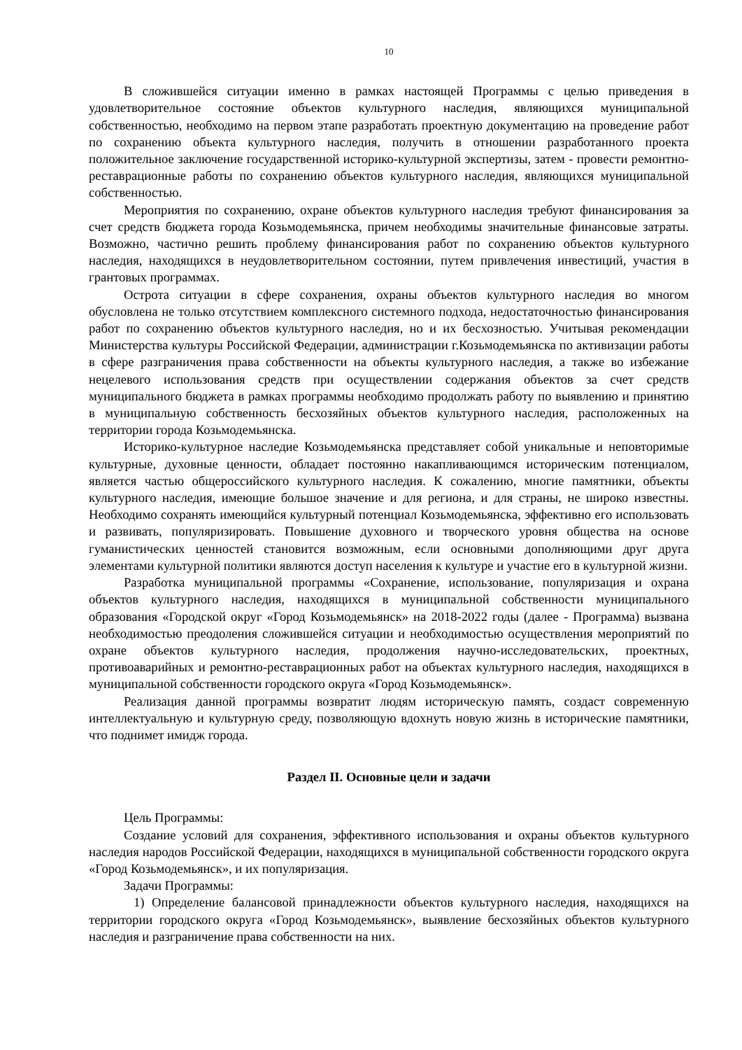10
В сложившейся ситуации именно в рамках настоящей Программы с целью приведения в удовлетворительное состояние объектов культурного наследия, являющихся муниципальной собственностью, необходимо на первом этапе разработать проектную документацию на проведение работ по сохранению объекта культурного наследия, получить в отношении разработанного проекта положительное заключение государственной историко-культурной экспертизы, затем - провести ремонтно-реставрационные работы по сохранению объектов культурного наследия, являющихся муниципальной собственностью.
Мероприятия по сохранению, охране объектов культурного наследия требуют финансирования за счет средств бюджета города Козьмодемьянска, причем необходимы значительные финансовые затраты. Возможно, частично решить проблему финансирования работ по сохранению объектов культурного наследия, находящихся в неудовлетворительном состоянии, путем привлечения инвестиций, участия в грантовых программах.
Острота ситуации в сфере сохранения, охраны объектов культурного наследия во многом обусловлена не только отсутствием комплексного системного подхода, недостаточностью финансирования работ по сохранению объектов культурного наследия, но и их бесхозностью. Учитывая рекомендации Министерства культуры Российской Федерации, администрации г.Козьмодемьянска по активизации работы в сфере разграничения права собственности на объекты культурного наследия, а также во избежание нецелевого использования средств при осуществлении содержания объектов за счет средств муниципального бюджета в рамках программы необходимо продолжать работу по выявлению и принятию в муниципальную собственность бесхозяйных объектов культурного наследия, расположенных на территории города Козьмодемьянска.
Историко-культурное наследие Козьмодемьянска представляет собой уникальные и неповторимые культурные, духовные ценности, обладает постоянно накапливающимся историческим потенциалом, является частью общероссийского культурного наследия. К сожалению, многие памятники, объекты культурного наследия, имеющие большое значение и для региона, и для страны, не широко известны. Необходимо сохранять имеющийся культурный потенциал Козьмодемьянска, эффективно его использовать и развивать, популяризировать. Повышение духовного и творческого уровня общества на основе гуманистических ценностей становится возможным, если основными дополняющими друг друга элементами культурной политики являются доступ населения к культуре и участие его в культурной жизни.
Разработка муниципальной программы «Сохранение, использование, популяризация и охрана объектов культурного наследия, находящихся в муниципальной собственности муниципального образования «Городской округ «Город Козьмодемьянск» на 2018-2022 годы (далее - Программа) вызвана необходимостью преодоления сложившейся ситуации и необходимостью осуществления мероприятий по охране объектов культурного наследия, продолжения научно-исследовательских, проектных, противоаварийных и ремонтно-реставрационных работ на объектах культурного наследия, находящихся в муниципальной собственности городского округа «Город Козьмодемьянск».
Реализация данной программы возвратит людям историческую память, создаст современную интеллектуальную и культурную среду, позволяющую вдохнуть новую жизнь в исторические памятники, что поднимет имидж города.
Раздел II. Основные цели и задачи
Цель Программы:
Создание условий для сохранения, эффективного использования и охраны объектов культурного наследия народов Российской Федерации, находящихся в муниципальной собственности городского округа «Город Козьмодемьянск», и их популяризация.
Задачи Программы:
1) Определение балансовой принадлежности объектов культурного наследия, находящихся на территории городского округа «Город Козьмодемьянск», выявление бесхозяйных объектов культурного наследия и разграничение права собственности на них.